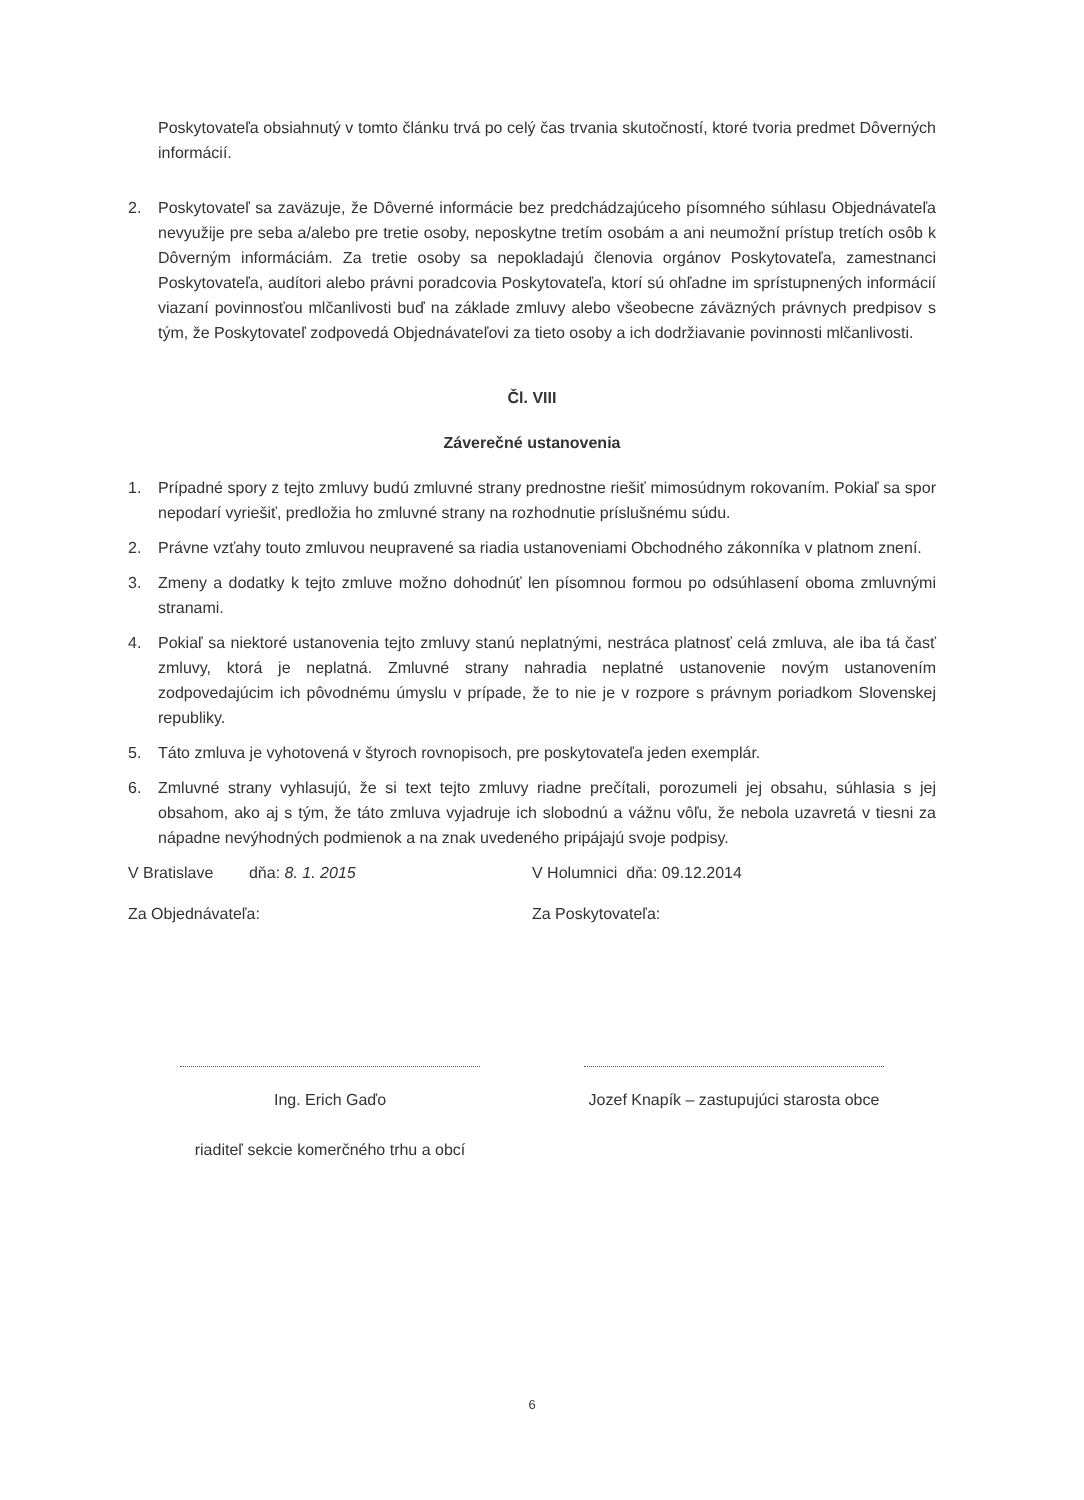Poskytovateľa obsiahnutý v tomto článku trvá po celý čas trvania skutočností, ktoré tvoria predmet Dôverných informácií.
2. Poskytovateľ sa zaväzuje, že Dôverné informácie bez predchádzajúceho písomného súhlasu Objednávateľa nevyužije pre seba a/alebo pre tretie osoby, neposkytne tretím osobám a ani neumožní prístup tretích osôb k Dôverným informáciám. Za tretie osoby sa nepokladajú členovia orgánov Poskytovateľa, zamestnanci Poskytovateľa, audítori alebo právni poradcovia Poskytovateľa, ktorí sú ohľadne im sprístupnených informácií viazaní povinnosťou mlčanlivosti buď na základe zmluvy alebo všeobecne záväzných právnych predpisov s tým, že Poskytovateľ zodpovedá Objednávateľovi za tieto osoby a ich dodržiavanie povinnosti mlčanlivosti.
Čl. VIII
Záverečné ustanovenia
1. Prípadné spory z tejto zmluvy budú zmluvné strany prednostne riešiť mimosúdnym rokovaním. Pokiaľ sa spor nepodarí vyriešiť, predložia ho zmluvné strany na rozhodnutie príslušnému súdu.
2. Právne vzťahy touto zmluvou neupravené sa riadia ustanoveniami Obchodného zákonníka v platnom znení.
3. Zmeny a dodatky k tejto zmluve možno dohodnúť len písomnou formou po odsúhlasení oboma zmluvnými stranami.
4. Pokiaľ sa niektoré ustanovenia tejto zmluvy stanú neplatnými, nestráca platnosť celá zmluva, ale iba tá časť zmluvy, ktorá je neplatná. Zmluvné strany nahradia neplatné ustanovenie novým ustanovením zodpovedajúcim ich pôvodnému úmyslu v prípade, že to nie je v rozpore s právnym poriadkom Slovenskej republiky.
5. Táto zmluva je vyhotovená v štyroch rovnopisoch, pre poskytovateľa jeden exemplár.
6. Zmluvné strany vyhlasujú, že si text tejto zmluvy riadne prečítali, porozumeli jej obsahu, súhlasia s jej obsahom, ako aj s tým, že táto zmluva vyjadruje ich slobodnú a vážnu vôľu, že nebola uzavretá v tiesni za nápadne nevýhodných podmienok a na znak uvedeného pripájajú svoje podpisy.
V Bratislave dňa: 8. 1. 2015
V Holumnici dňa: 09.12.2014
Za Objednávateľa: Za Poskytovateľa:
Ing. Erich Gaďo
riaditeľ sekcie komerčného trhu a obcí
Jozef Knapík – zastupujúci starosta obce
6